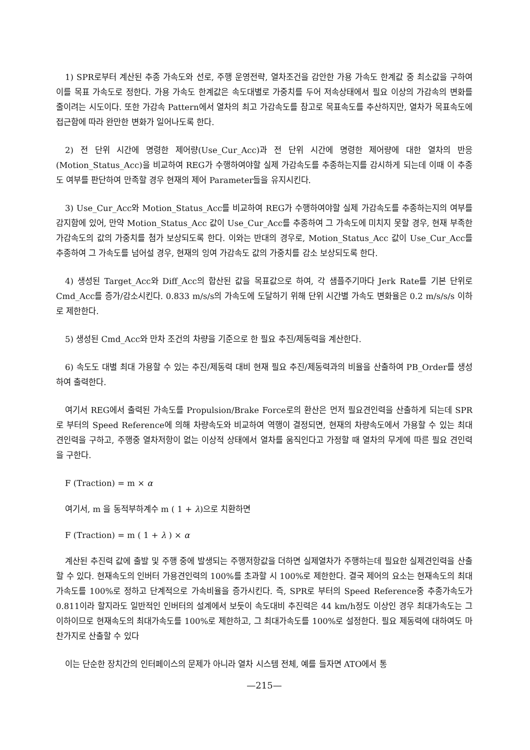1) SPR로부터 계산된 추종 가속도와 선로, 주행 운영전략, 열차조건을 감안한 가용 가속도 한계값 중 최소값을 구하여 이를 목표 가속도로 정한다. 가용 가속도 한계값은 속도대별로 가중치를 두어 저속상태에서 필요 이상의 가감속의 변화를 줄이려는 시도이다. 또한 가감속 Pattern에서 열차의 최고 가감속도를 참고로 목표속도를 추산하지만, 열차가 목표속도에 접근함에 따라 완만한 변화가 일어나도록 한다.
2) 전 단위 시간에 명령한 제어량(Use_Cur_Acc)과 전 단위 시간에 명령한 제어량에 대한 열차의 반응(Motion_Status_Acc)을 비교하여 REG가 수행하여야할 실제 가감속도를 추종하는지를 감시하게 되는데 이때 이 추종도 여부를 판단하여 만족할 경우 현재의 제어 Parameter들을 유지시킨다.
3) Use_Cur_Acc와 Motion_Status_Acc를 비교하여 REG가 수행하여야할 실제 가감속도를 추종하는지의 여부를 감지함에 있어, 만약 Motion_Status_Acc 값이 Use_Cur_Acc를 추종하여 그 가속도에 미치지 못할 경우, 현재 부족한 가감속도의 값의 가중치를 첨가 보상되도록 한다. 이와는 반대의 경우로, Motion_Status_Acc 값이 Use_Cur_Acc를 추종하여 그 가속도를 넘어설 경우, 현재의 잉여 가감속도 값의 가중치를 감소 보상되도록 한다.
4) 생성된 Target_Acc와 Diff_Acc의 합산된 값을 목표값으로 하여, 각 샘플주기마다 Jerk Rate를 기본 단위로 Cmd_Acc를 증가/감소시킨다. 0.833 m/s/s의 가속도에 도달하기 위해 단위 시간별 가속도 변화율은 0.2 m/s/s/s 이하로 제한한다.
5) 생성된 Cmd_Acc와 만차 조건의 차량을 기준으로 한 필요 추진/제동력을 계산한다.
6) 속도도 대별 최대 가용할 수 있는 추진/제동력 대비 현재 필요 추진/제동력과의 비율을 산출하여 PB_Order를 생성하여 출력한다.
여기서 REG에서 출력된 가속도를 Propulsion/Brake Force로의 환산은 먼저 필요견인력을 산출하게 되는데 SPR로 부터의 Speed Reference에 의해 차량속도와 비교하여 역행이 결정되면, 현재의 차량속도에서 가용할 수 있는 최대 견인력을 구하고, 주행중 열차저항이 없는 이상적 상태에서 열차를 움직인다고 가정할 때 열차의 무게에 따른 필요 견인력을 구한다.
F (Traction) = m × α
여기서, m 을 동적부하계수 m ( 1 + λ)으로 치환하면
F (Traction) = m ( 1 + λ ) × α
계산된 추진력 값에 출발 및 주행 중에 발생되는 주행저항값을 더하면 실제열차가 주행하는데 필요한 실제견인력을 산출할 수 있다. 현재속도의 인버터 가용견인력의 100%를 초과할 시 100%로 제한한다. 결국 제어의 요소는 현재속도의 최대가속도를 100%로 정하고 단계적으로 가속비율을 증가시킨다. 즉, SPR로 부터의 Speed Reference중 추종가속도가 0.811이라 할지라도 일반적인 인버터의 설계에서 보듯이 속도대비 추진력은 44 km/h정도 이상인 경우 최대가속도는 그 이하이므로 현재속도의 최대가속도를 100%로 제한하고, 그 최대가속도를 100%로 설정한다. 필요 제동력에 대하여도 마찬가지로 산출할 수 있다
이는 단순한 장치간의 인터페이스의 문제가 아니라 열차 시스템 전체, 예를 들자면 ATO에서 통
—215—